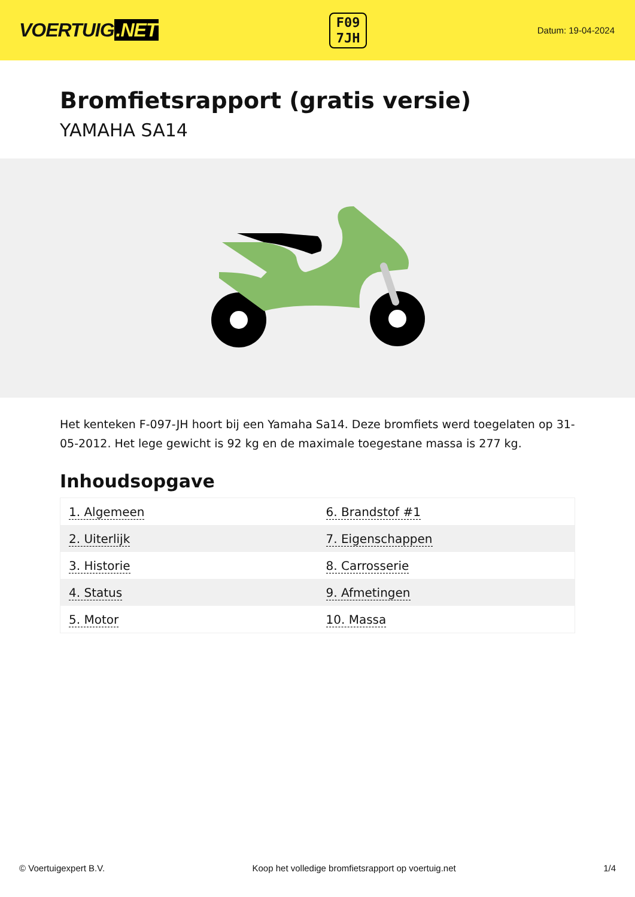VOERTUIG.NET
F09
7JH
Datum: 19-04-2024
Bromfietsrapport (gratis versie)
YAMAHA SA14
Het kenteken F-097-JH hoort bij een Yamaha Sa14. Deze bromfiets werd toegelaten op 31-05-2012. Het lege gewicht is 92 kg en de maximale toegestane massa is 277 kg.
Inhoudsopgave
| 1. Algemeen | 6. Brandstof #1 |
| 2. Uiterlijk | 7. Eigenschappen |
| 3. Historie | 8. Carrosserie |
| 4. Status | 9. Afmetingen |
| 5. Motor | 10. Massa |
© Voertuigexpert B.V. Koop het volledige bromfietsrapport op voertuig.net 1/4